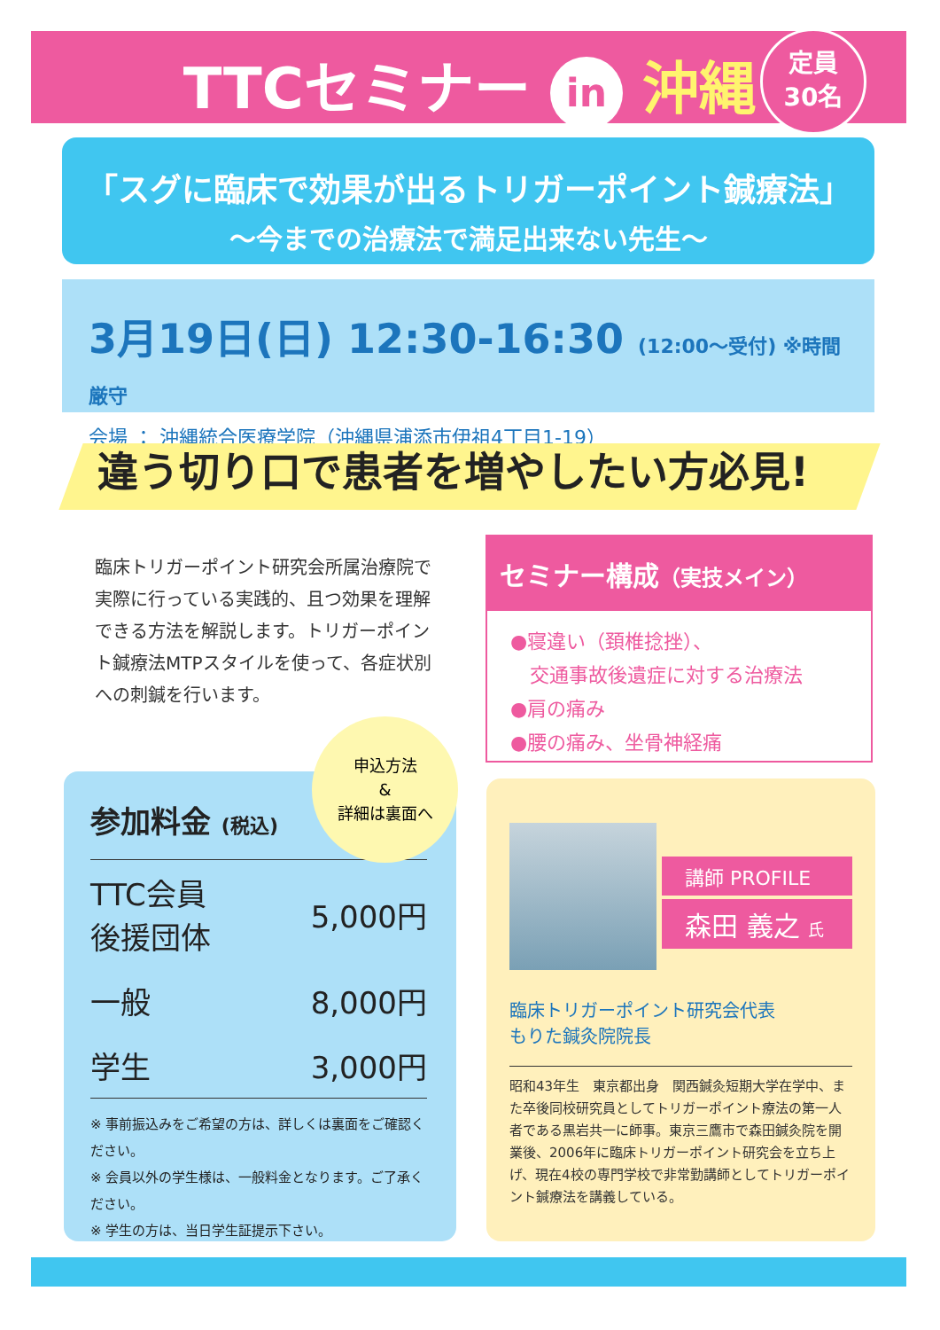TTCセミナー in 沖縄
定員
30名
「スグに臨床で効果が出るトリガーポイント鍼療法」
〜今までの治療法で満足出来ない先生〜
3月19日(日) 12:30-16:30 (12:00〜受付) ※時間厳守
会場 ： 沖縄統合医療学院（沖縄県浦添市伊祖4丁目1-19）
違う切り口で患者を増やしたい方必見!
臨床トリガーポイント研究会所属治療院で実際に行っている実践的、且つ効果を理解できる方法を解説します。トリガーポイント鍼療法MTPスタイルを使って、各症状別への刺鍼を行います。
セミナー構成（実技メイン）
●寝違い（頚椎捻挫）、
　交通事故後遺症に対する治療法
●肩の痛み
●腰の痛み、坐骨神経痛
参加料金 (税込)
| TTC会員 後援団体 | 5,000円 |
| 一般 | 8,000円 |
| 学生 | 3,000円 |
※ 事前振込みをご希望の方は、詳しくは裏面をご確認ください。
※ 会員以外の学生様は、一般料金となります。ご了承ください。
※ 学生の方は、当日学生証提示下さい。
申込方法
&
詳細は裏面へ
講師 PROFILE
森田 義之 氏
臨床トリガーポイント研究会代表
もりた鍼灸院院長
昭和43年生　東京都出身　関西鍼灸短期大学在学中、また卒後同校研究員としてトリガーポイント療法の第一人者である黒岩共一に師事。東京三鷹市で森田鍼灸院を開業後、2006年に臨床トリガーポイント研究会を立ち上げ、現在4校の専門学校で非常勤講師としてトリガーポイント鍼療法を講義している。